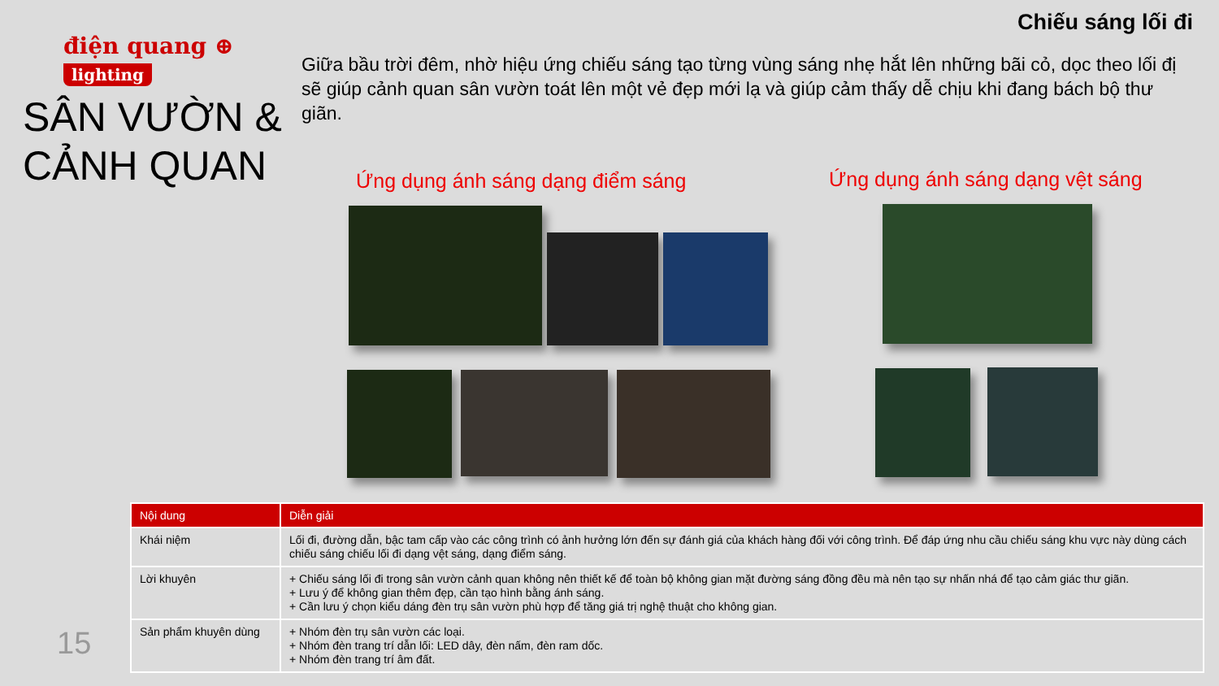Chiếu sáng lối đi
điện quang ⊕
lighting
SÂN VƯỜN & CẢNH QUAN
Giữa bầu trời đêm, nhờ hiệu ứng chiếu sáng tạo từng vùng sáng nhẹ hắt lên những bãi cỏ, dọc theo lối đị sẽ giúp cảnh quan sân vườn toát lên một vẻ đẹp mới lạ và giúp cảm thấy dễ chịu khi đang bách bộ thư giãn.
Ứng dụng ánh sáng dạng điểm sáng
Ứng dụng ánh sáng dạng vệt sáng
| Nội dung | Diễn giải |
| --- | --- |
| Khái niệm | Lối đi, đường dẫn, bậc tam cấp vào các công trình có ảnh hưởng lớn đến sự đánh giá của khách hàng đối với công trình. Để đáp ứng nhu cầu chiếu sáng khu vực này dùng cách chiếu sáng chiếu lối đi dạng vệt sáng, dạng điểm sáng. |
| Lời khuyên | + Chiếu sáng lối đi trong sân vườn cảnh quan không nên thiết kế để toàn bộ không gian mặt đường sáng đồng đều mà nên tạo sự nhấn nhá để tạo cảm giác thư giãn. + Lưu ý để không gian thêm đẹp, cần tạo hình bằng ánh sáng. + Cần lưu ý chọn kiểu dáng đèn trụ sân vườn phù hợp để tăng giá trị nghệ thuật cho không gian. |
| Sản phẩm khuyên dùng | + Nhóm đèn trụ sân vườn các loại. + Nhóm đèn trang trí dẫn lối: LED dây, đèn nấm, đèn ram dốc. + Nhóm đèn trang trí âm đất. |
15